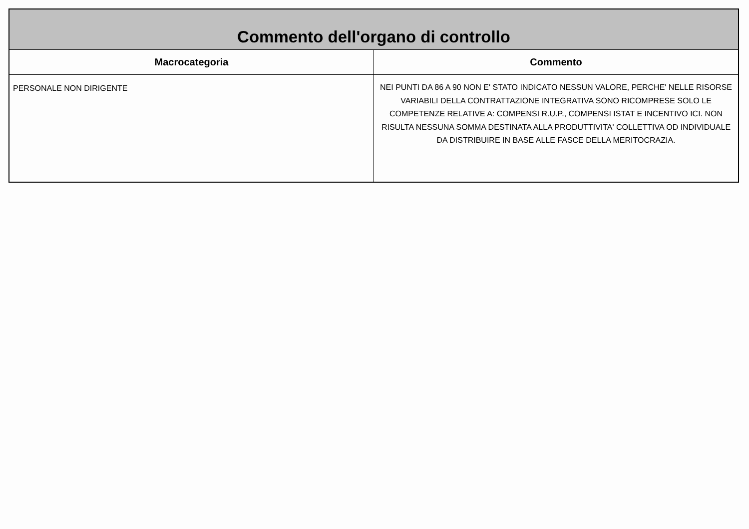| Commento dell'organo di controllo | |
| --- | --- |
| Macrocategoria | Commento |
| PERSONALE NON DIRIGENTE | NEI PUNTI DA 86 A 90 NON E' STATO INDICATO NESSUN VALORE, PERCHE' NELLE RISORSE VARIABILI DELLA CONTRATTAZIONE INTEGRATIVA SONO RICOMPRESE SOLO LE COMPETENZE RELATIVE A: COMPENSI R.U.P., COMPENSI ISTAT E INCENTIVO ICI. NON RISULTA NESSUNA SOMMA DESTINATA ALLA PRODUTTIVITA' COLLETTIVA OD INDIVIDUALE DA DISTRIBUIRE IN BASE ALLE FASCE DELLA MERITOCRAZIA. |